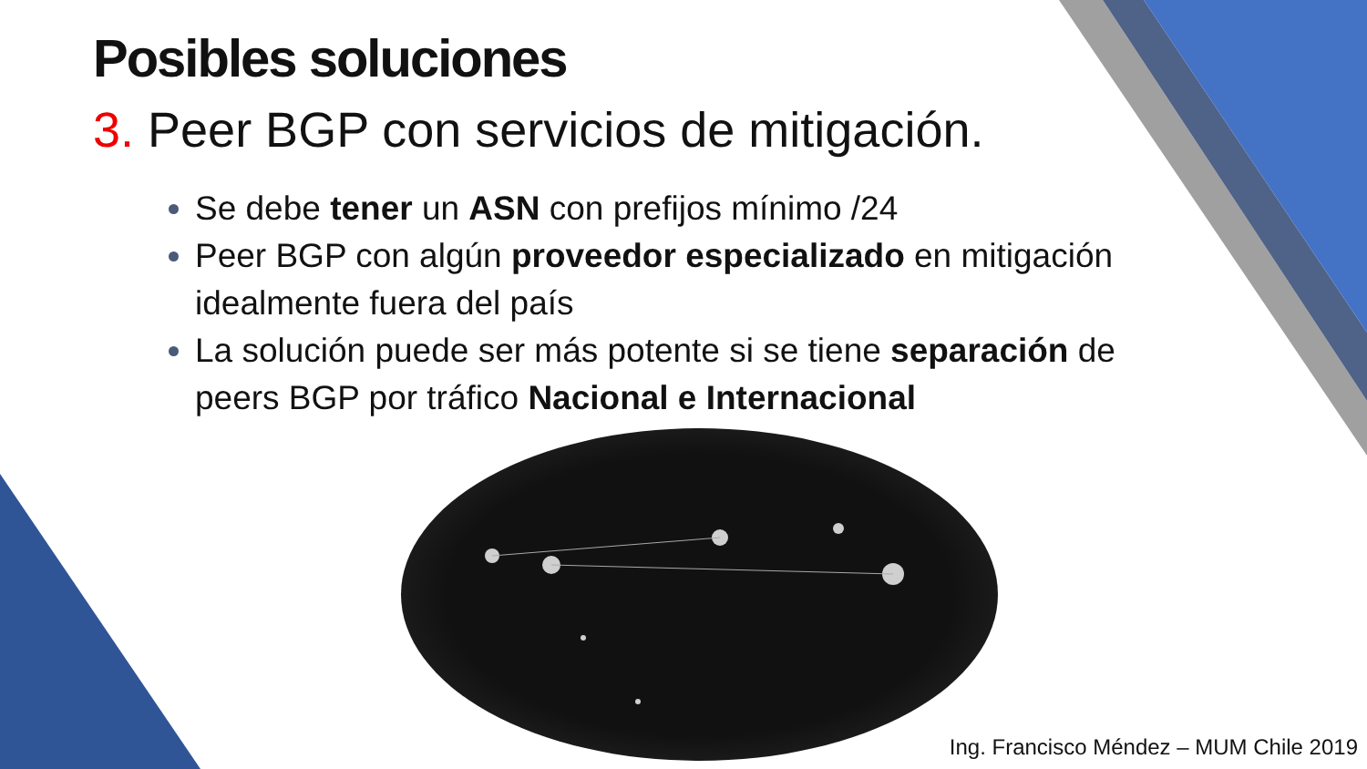Posibles soluciones
3. Peer BGP con servicios de mitigación.
Se debe tener un ASN con prefijos mínimo /24
Peer BGP con algún proveedor especializado en mitigación idealmente fuera del país
La solución puede ser más potente si se tiene separación de peers BGP por tráfico Nacional e Internacional
Ing. Francisco Méndez – MUM Chile 2019